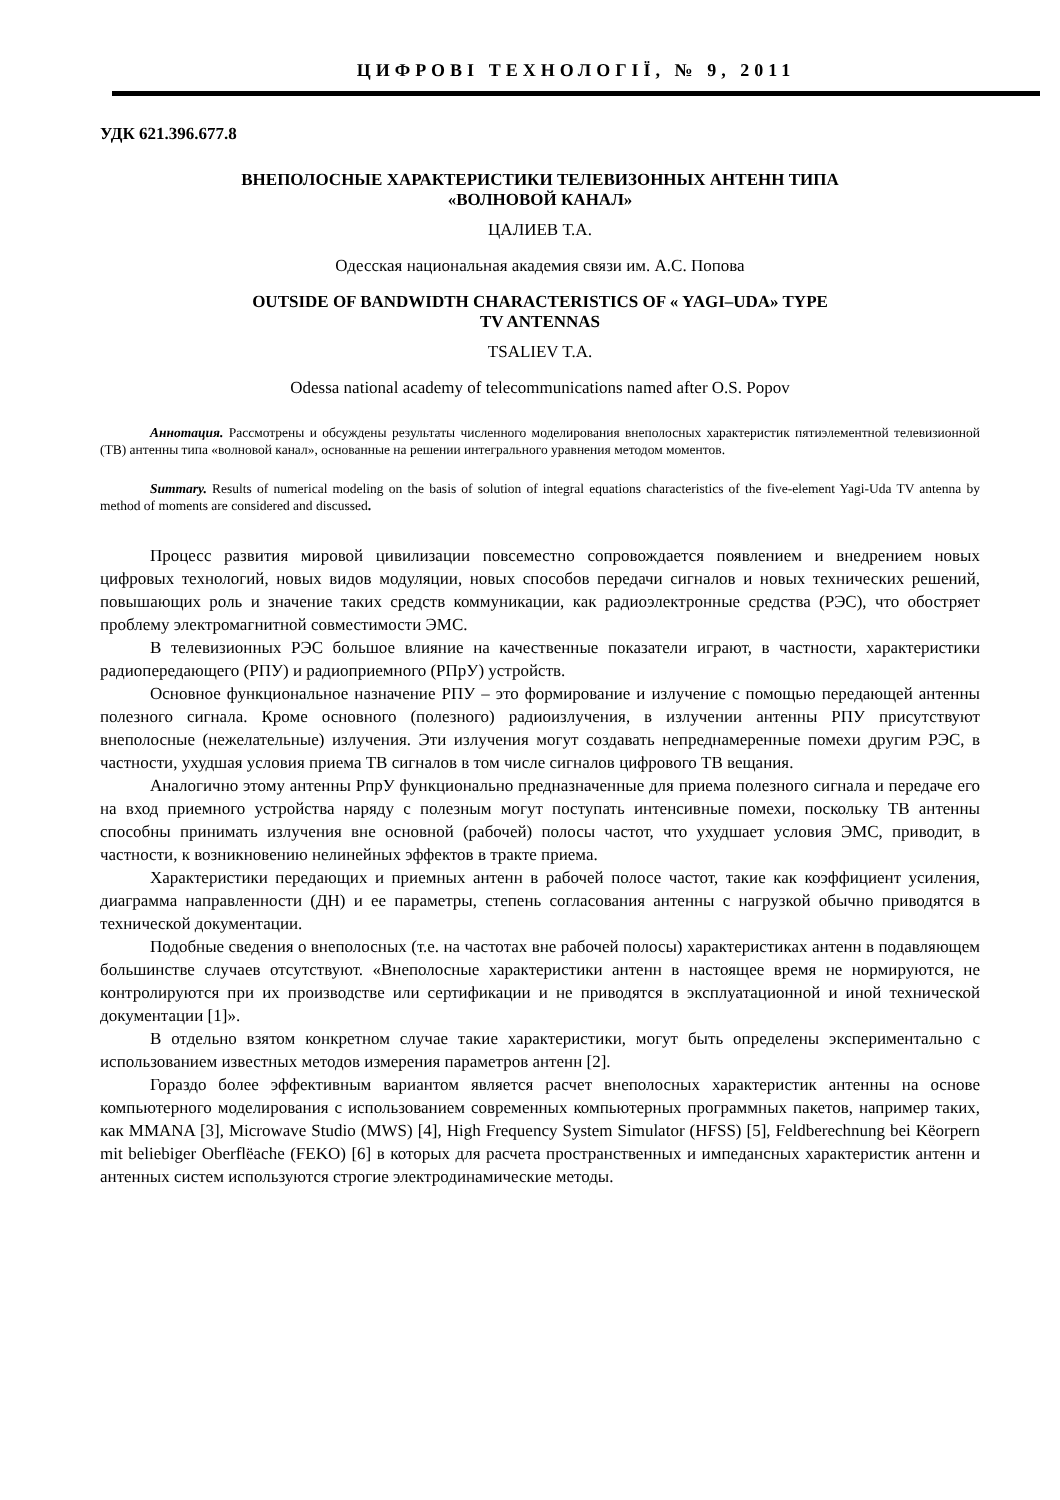ЦИФРОВІ ТЕХНОЛОГІЇ, № 9, 2011
УДК 621.396.677.8
ВНЕПОЛОСНЫЕ ХАРАКТЕРИСТИКИ ТЕЛЕВИЗОННЫХ АНТЕНН ТИПА
«ВОЛНОВОЙ КАНАЛ»
ЦАЛИЕВ Т.А.
Одесская национальная академия связи им. А.С. Попова
OUTSIDE OF BANDWIDTH CHARACTERISTICS OF « YAGI–UDA» TYPE
TV ANTENNAS
TSALIEV T.A.
Odessa national academy of telecommunications named after O.S. Popov
Аннотация. Рассмотрены и обсуждены результаты численного моделирования внеполосных характеристик пятиэлементной телевизионной (ТВ) антенны типа «волновой канал», основанные на решении интегрального уравнения методом моментов.
Summary. Results of numerical modeling on the basis of solution of integral equations characteristics of the five-element Yagi-Uda TV antenna by method of moments are considered and discussed.
Процесс развития мировой цивилизации повсеместно сопровождается появлением и внедрением новых цифровых технологий, новых видов модуляции, новых способов передачи сигналов и новых технических решений, повышающих роль и значение таких средств коммуникации, как радиоэлектронные средства (РЭС), что обостряет проблему электромагнитной совместимости ЭМС.
В телевизионных РЭС большое влияние на качественные показатели играют, в частности, характеристики радиопередающего (РПУ) и радиоприемного (РПрУ) устройств.
Основное функциональное назначение РПУ – это формирование и излучение с помощью передающей антенны полезного сигнала. Кроме основного (полезного) радиоизлучения, в излучении антенны РПУ присутствуют внеполосные (нежелательные) излучения. Эти излучения могут создавать непреднамеренные помехи другим РЭС, в частности, ухудшая условия приема ТВ сигналов в том числе сигналов цифрового ТВ вещания.
Аналогично этому антенны РпрУ функционально предназначенные для приема полезного сигнала и передаче его на вход приемного устройства наряду с полезным могут поступать интенсивные помехи, поскольку ТВ антенны способны принимать излучения вне основной (рабочей) полосы частот, что ухудшает условия ЭМС, приводит, в частности, к возникновению нелинейных эффектов в тракте приема.
Характеристики передающих и приемных антенн в рабочей полосе частот, такие как коэффициент усиления, диаграмма направленности (ДН) и ее параметры, степень согласования антенны с нагрузкой обычно приводятся в технической документации.
Подобные сведения о внеполосных (т.е. на частотах вне рабочей полосы) характеристиках антенн в подавляющем большинстве случаев отсутствуют. «Внеполосные характеристики антенн в настоящее время не нормируются, не контролируются при их производстве или сертификации и не приводятся в эксплуатационной и иной технической документации [1]».
В отдельно взятом конкретном случае такие характеристики, могут быть определены экспериментально с использованием известных методов измерения параметров антенн [2].
Гораздо более эффективным вариантом является расчет внеполосных характеристик антенны на основе компьютерного моделирования с использованием современных компьютерных программных пакетов, например таких, как MMANA [3], Microwave Studio (MWS) [4], High Frequency System Simulator (HFSS) [5], Feldberechnung bei Këorpern mit beliebiger Oberflëache (FEKO) [6] в которых для расчета пространственных и импедансных характеристик антенн и антенных систем используются строгие электродинамические методы.